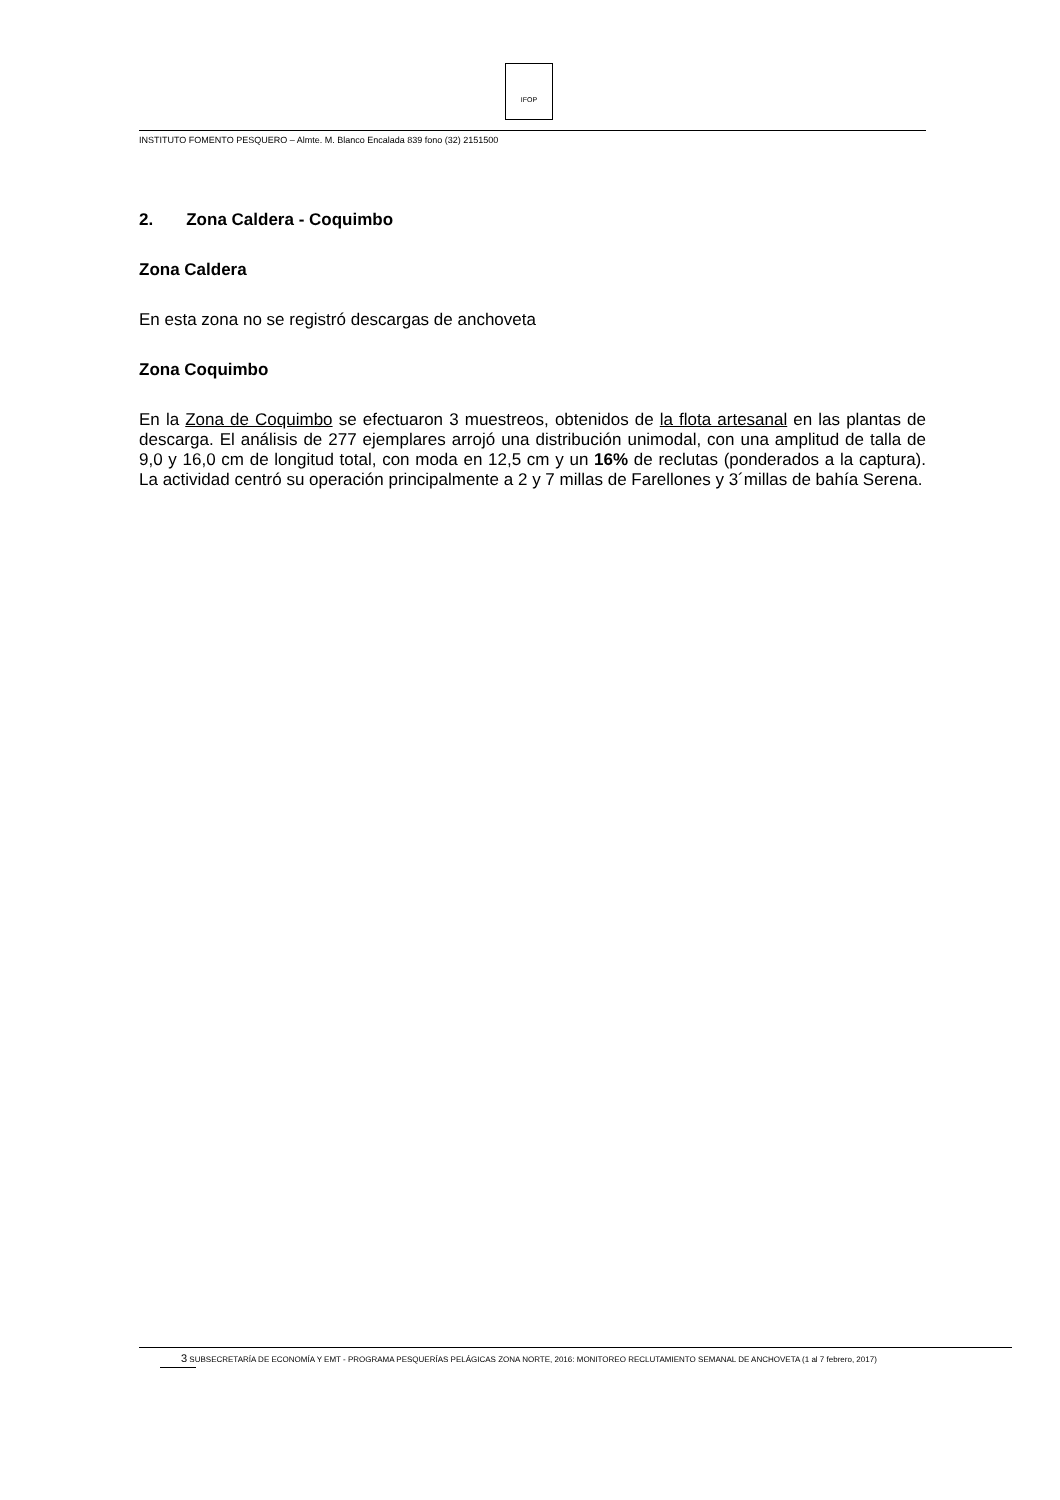IFOP
INSTITUTO FOMENTO PESQUERO – Almte. M. Blanco Encalada 839 fono (32) 2151500
2. Zona Caldera - Coquimbo
Zona Caldera
En esta zona no se registró descargas de anchoveta
Zona Coquimbo
En la Zona de Coquimbo se efectuaron 3 muestreos, obtenidos de la flota artesanal en las plantas de descarga. El análisis de 277 ejemplares arrojó una distribución unimodal, con una amplitud de talla de 9,0 y 16,0 cm de longitud total, con moda en 12,5 cm y un 16% de reclutas (ponderados a la captura). La actividad centró su operación principalmente a 2 y 7 millas de Farellones y 3´millas de bahía Serena.
3 SUBSECRETARÍA DE ECONOMÍA Y EMT - PROGRAMA PESQUERÍAS PELÁGICAS ZONA NORTE, 2016: MONITOREO RECLUTAMIENTO SEMANAL DE ANCHOVETA (1 al 7 febrero, 2017)